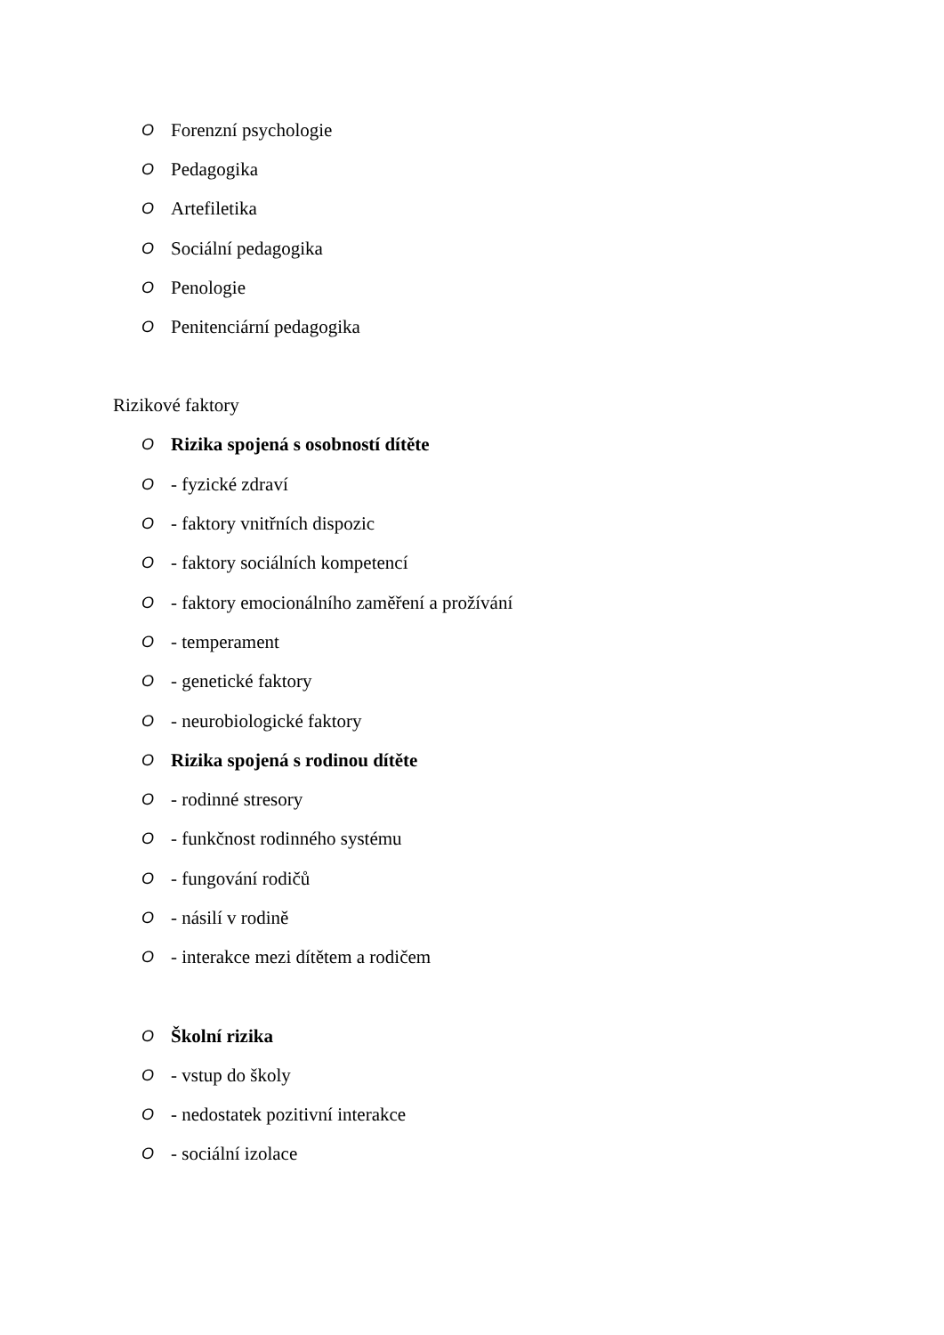O Forenzní psychologie
O Pedagogika
O Artefiletika
O Sociální pedagogika
O Penologie
O Penitenciární pedagogika
Rizikové faktory
O Rizika spojená s osobností dítěte
O - fyzické zdraví
O - faktory vnitřních dispozic
O - faktory sociálních kompetencí
O - faktory emocionálního zaměření a prožívání
O - temperament
O - genetické faktory
O - neurobiologické faktory
O Rizika spojená s rodinou dítěte
O - rodinné stresory
O - funkčnost rodinného systému
O - fungování rodičů
O - násilí v rodině
O - interakce mezi dítětem a rodičem
O Školní rizika
O - vstup do školy
O - nedostatek pozitivní interakce
O - sociální izolace